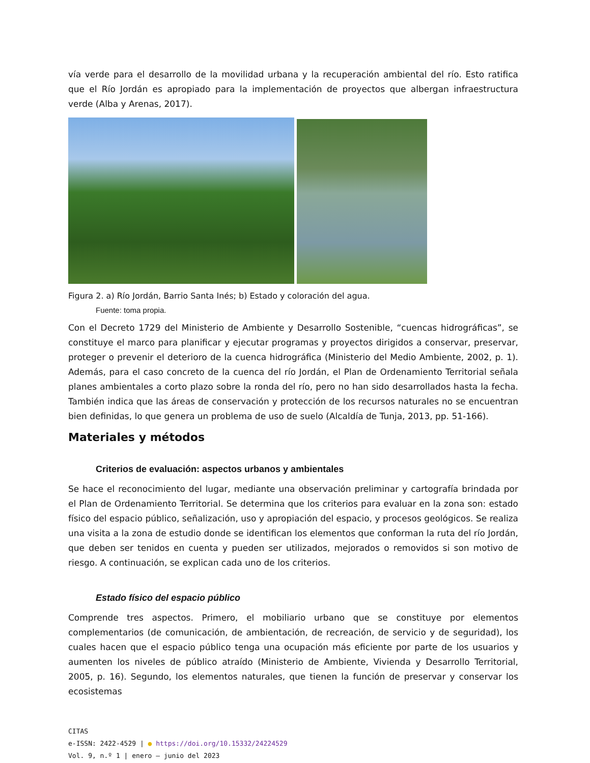vía verde para el desarrollo de la movilidad urbana y la recuperación ambiental del río. Esto ratifica que el Río Jordán es apropiado para la implementación de proyectos que albergan infraestructura verde (Alba y Arenas, 2017).
Figura 2. a) Río Jordán, Barrio Santa Inés; b) Estado y coloración del agua.
Fuente: toma propia.
Con el Decreto 1729 del Ministerio de Ambiente y Desarrollo Sostenible, “cuencas hidrográficas”, se constituye el marco para planificar y ejecutar programas y proyectos dirigidos a conservar, preservar, proteger o prevenir el deterioro de la cuenca hidrográfica (Ministerio del Medio Ambiente, 2002, p. 1). Además, para el caso concreto de la cuenca del río Jordán, el Plan de Ordenamiento Territorial señala planes ambientales a corto plazo sobre la ronda del río, pero no han sido desarrollados hasta la fecha. También indica que las áreas de conservación y protección de los recursos naturales no se encuentran bien definidas, lo que genera un problema de uso de suelo (Alcaldía de Tunja, 2013, pp. 51-166).
Materiales y métodos
Criterios de evaluación: aspectos urbanos y ambientales
Se hace el reconocimiento del lugar, mediante una observación preliminar y cartografía brindada por el Plan de Ordenamiento Territorial. Se determina que los criterios para evaluar en la zona son: estado físico del espacio público, señalización, uso y apropiación del espacio, y procesos geológicos. Se realiza una visita a la zona de estudio donde se identifican los elementos que conforman la ruta del río Jordán, que deben ser tenidos en cuenta y pueden ser utilizados, mejorados o removidos si son motivo de riesgo. A continuación, se explican cada uno de los criterios.
Estado físico del espacio público
Comprende tres aspectos. Primero, el mobiliario urbano que se constituye por elementos complementarios (de comunicación, de ambientación, de recreación, de servicio y de seguridad), los cuales hacen que el espacio público tenga una ocupación más eficiente por parte de los usuarios y aumenten los niveles de público atraído (Ministerio de Ambiente, Vivienda y Desarrollo Territorial, 2005, p. 16). Segundo, los elementos naturales, que tienen la función de preservar y conservar los ecosistemas
CITAS
e-ISSN: 2422-4529 | ● https://doi.org/10.15332/24224529
Vol. 9, n.º 1 | enero – junio del 2023